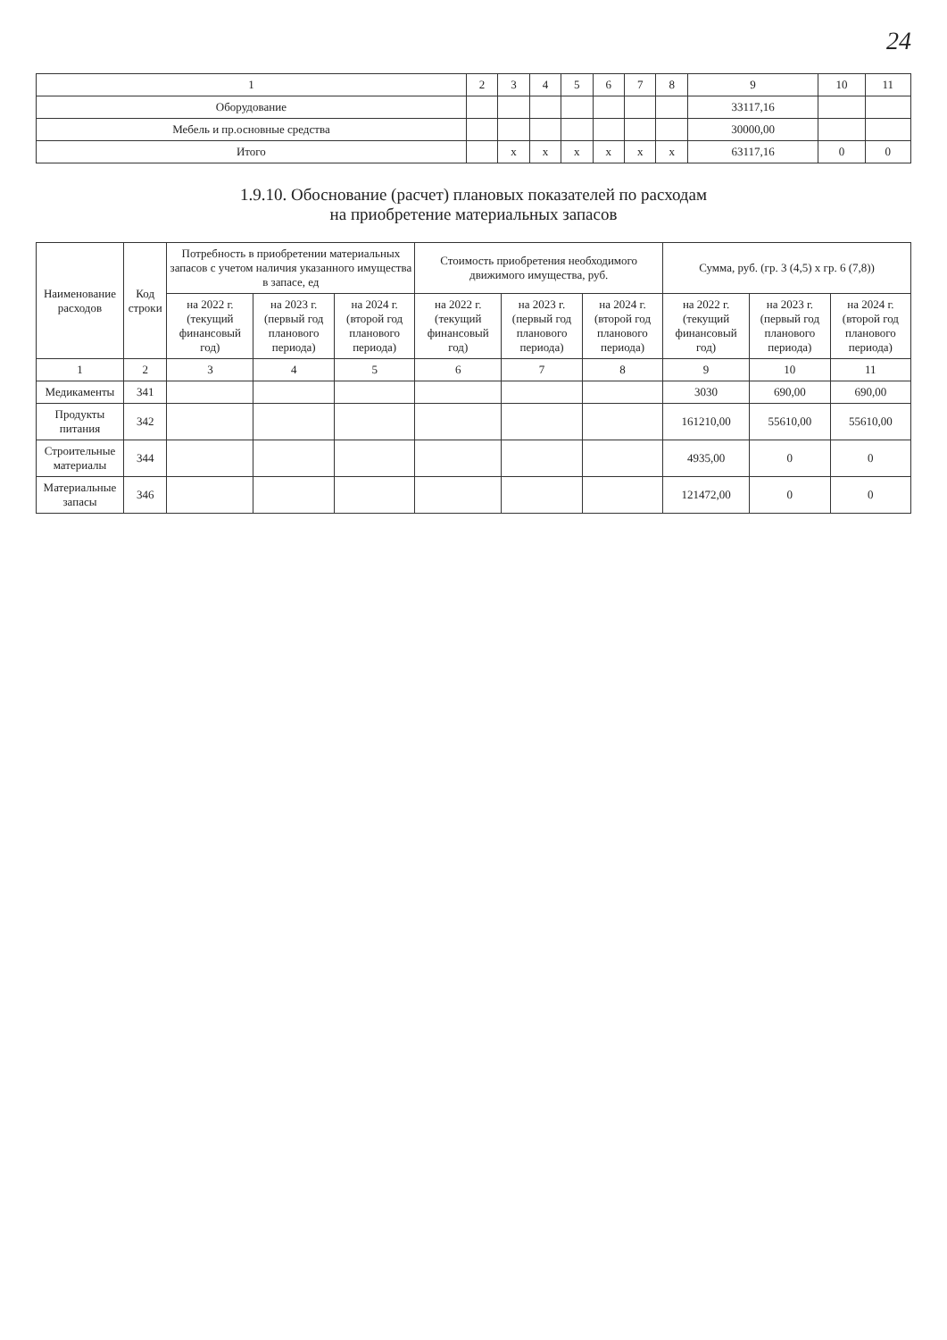24
| 1 | 2 | 3 | 4 | 5 | 6 | 7 | 8 | 9 | 10 | 11 |
| --- | --- | --- | --- | --- | --- | --- | --- | --- | --- | --- |
| Оборудование | | | | | | | | 33117,16 | | |
| Мебель и пр.основные средства | | | | | | | | 30000,00 | | |
| Итого | | x | x | x | x | x | x | 63117,16 | 0 | 0 |
1.9.10. Обоснование (расчет) плановых показателей по расходам
на приобретение материальных запасов
| Наименование расходов | Код строки | Потребность в приобретении материальных запасов с учетом наличия указанного имущества в запасе, ед | | | Стоимость приобретения необходимого движимого имущества, руб. | | | Сумма, руб. (гр. 3 (4,5) х гр. 6 (7,8)) | | |
| --- | --- | --- | --- | --- | --- | --- | --- | --- | --- | --- |
| | | на 2022 г. (текущий финансовый год) | на 2023 г. (первый год планового периода) | на 2024 г. (второй год планового периода) | на 2022 г. (текущий финансовый год) | на 2023 г. (первый год планового периода) | на 2024 г. (второй год планового периода) | на 2022 г. (текущий финансовый год) | на 2023 г. (первый год планового периода) | на 2024 г. (второй год планового периода) |
| 1 | 2 | 3 | 4 | 5 | 6 | 7 | 8 | 9 | 10 | 11 |
| Медикаменты | 341 | | | | | | | 3030 | 690,00 | 690,00 |
| Продукты питания | 342 | | | | | | | 161210,00 | 55610,00 | 55610,00 |
| Строительные материалы | 344 | | | | | | | 4935,00 | 0 | 0 |
| Материальные запасы | 346 | | | | | | | 121472,00 | 0 | 0 |